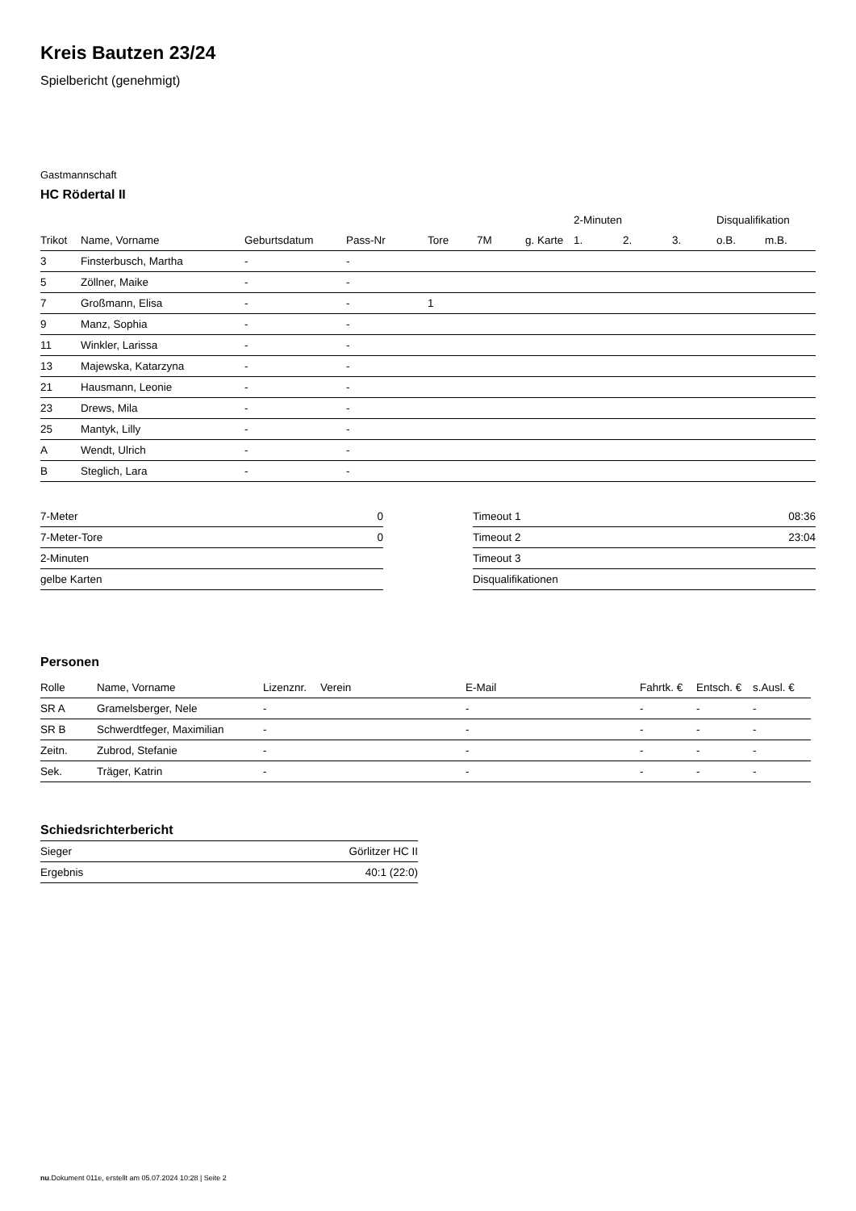Kreis Bautzen 23/24
Spielbericht (genehmigt)
Gastmannschaft
HC Rödertal II
| | | | | | | | 2-Minuten | | | Disqualifikation | |
| --- | --- | --- | --- | --- | --- | --- | --- | --- | --- | --- | --- |
| Trikot | Name, Vorname | Geburtsdatum | Pass-Nr | Tore | 7M | g. Karte | 1. | 2. | 3. | o.B. | m.B. |
| 3 | Finsterbusch, Martha | - | - | | | | | | | | |
| 5 | Zöllner, Maike | - | - | | | | | | | | |
| 7 | Großmann, Elisa | - | - | 1 | | | | | | | |
| 9 | Manz, Sophia | - | - | | | | | | | | |
| 11 | Winkler, Larissa | - | - | | | | | | | | |
| 13 | Majewska, Katarzyna | - | - | | | | | | | | |
| 21 | Hausmann, Leonie | - | - | | | | | | | | |
| 23 | Drews, Mila | - | - | | | | | | | | |
| 25 | Mantyk, Lilly | - | - | | | | | | | | |
| A | Wendt, Ulrich | - | - | | | | | | | | |
| B | Steglich, Lara | - | - | | | | | | | | |
| 7-Meter | 0 |
| 7-Meter-Tore | 0 |
| 2-Minuten | |
| gelbe Karten | |
| Timeout 1 | 08:36 |
| Timeout 2 | 23:04 |
| Timeout 3 | |
| Disqualifikationen | |
Personen
| Rolle | Name, Vorname | Lizenznr. | Verein | E-Mail | Fahrtk. € | Entsch. € | s.Ausl. € |
| --- | --- | --- | --- | --- | --- | --- | --- |
| SR A | Gramelsberger, Nele | - | | - | - | - | - |
| SR B | Schwerdtfeger, Maximilian | - | | - | - | - | - |
| Zeitn. | Zubrod, Stefanie | - | | - | - | - | - |
| Sek. | Träger, Katrin | - | | - | - | - | - |
Schiedsrichterbericht
| Sieger | Görlitzer HC II |
| Ergebnis | 40:1 (22:0) |
nu.Dokument 011e, erstellt am 05.07.2024 10:28 | Seite 2